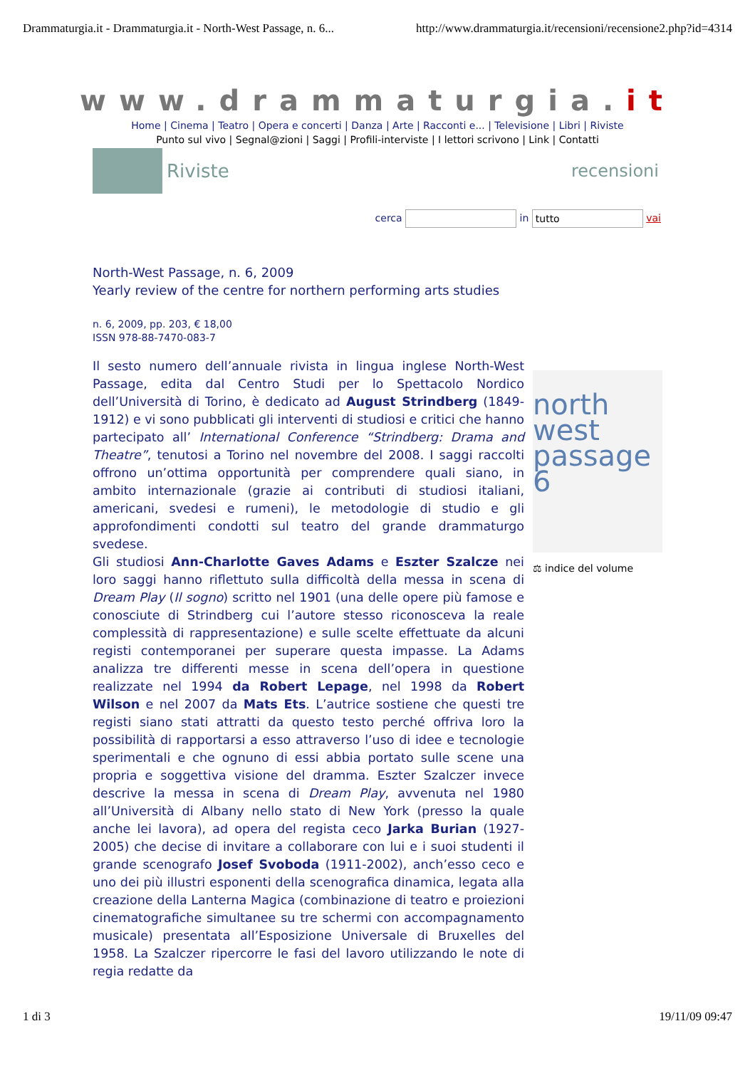Drammaturgia.it - Drammaturgia.it - North-West Passage, n. 6... http://www.drammaturgia.it/recensioni/recensione2.php?id=4314
www.drammaturgia.it
Home | Cinema | Teatro | Opera e concerti | Danza | Arte | Racconti e... | Televisione | Libri | Riviste
Punto sul vivo | Segnal@zioni | Saggi | Profili-interviste | I lettori scrivono | Link | Contatti
Riviste recensioni
cerca in tutto vai
North-West Passage, n. 6, 2009
Yearly review of the centre for northern performing arts studies
n. 6, 2009, pp. 203, € 18,00
ISSN 978-88-7470-083-7
Il sesto numero dell’annuale rivista in lingua inglese North-West Passage, edita dal Centro Studi per lo Spettacolo Nordico dell’Università di Torino, è dedicato ad August Strindberg (1849-1912) e vi sono pubblicati gli interventi di studiosi e critici che hanno partecipato all’ International Conference “Strindberg: Drama and Theatre”, tenutosi a Torino nel novembre del 2008. I saggi raccolti offrono un’ottima opportunità per comprendere quali siano, in ambito internazionale (grazie ai contributi di studiosi italiani, americani, svedesi e rumeni), le metodologie di studio e gli approfondimenti condotti sul teatro del grande drammaturgo svedese.
Gli studiosi Ann-Charlotte Gaves Adams e Eszter Szalcze nei loro saggi hanno riflettuto sulla difficoltà della messa in scena di Dream Play (Il sogno) scritto nel 1901 (una delle opere più famose e conosciute di Strindberg cui l’autore stesso riconosceva la reale complessità di rappresentazione) e sulle scelte effettuate da alcuni registi contemporanei per superare questa impasse. La Adams analizza tre differenti messe in scena dell’opera in questione realizzate nel 1994 da Robert Lepage, nel 1998 da Robert Wilson e nel 2007 da Mats Ets. L’autrice sostiene che questi tre registi siano stati attratti da questo testo perché offriva loro la possibilità di rapportarsi a esso attraverso l’uso di idee e tecnologie sperimentali e che ognuno di essi abbia portato sulle scene una propria e soggettiva visione del dramma. Eszter Szalczer invece descrive la messa in scena di Dream Play, avvenuta nel 1980 all’Università di Albany nello stato di New York (presso la quale anche lei lavora), ad opera del regista ceco Jarka Burian (1927-2005) che decise di invitare a collaborare con lui e i suoi studenti il grande scenografo Josef Svoboda (1911-2002), anch’esso ceco e uno dei più illustri esponenti della scenografica dinamica, legata alla creazione della Lanterna Magica (combinazione di teatro e proiezioni cinematografiche simultanee su tre schermi con accompagnamento musicale) presentata all’Esposizione Universale di Bruxelles del 1958. La Szalczer ripercorre le fasi del lavoro utilizzando le note di regia redatte da
north west passage 6
⚖ indice del volume
1 di 3 19/11/09 09:47